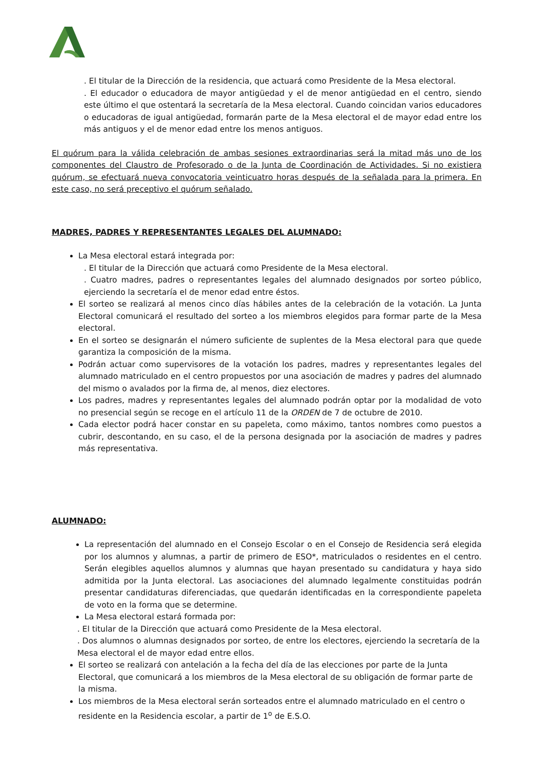. El titular de la Dirección de la residencia, que actuará como Presidente de la Mesa electoral.
. El educador o educadora de mayor antigüedad y el de menor antigüedad en el centro, siendo este último el que ostentará la secretaría de la Mesa electoral. Cuando coincidan varios educadores o educadoras de igual antigüedad, formarán parte de la Mesa electoral el de mayor edad entre los más antiguos y el de menor edad entre los menos antiguos.
El quórum para la válida celebración de ambas sesiones extraordinarias será la mitad más uno de los componentes del Claustro de Profesorado o de la Junta de Coordinación de Actividades. Si no existiera quórum, se efectuará nueva convocatoria veinticuatro horas después de la señalada para la primera. En este caso, no será preceptivo el quórum señalado.
MADRES, PADRES Y REPRESENTANTES LEGALES DEL ALUMNADO:
La Mesa electoral estará integrada por:
. El titular de la Dirección que actuará como Presidente de la Mesa electoral.
. Cuatro madres, padres o representantes legales del alumnado designados por sorteo público, ejerciendo la secretaría el de menor edad entre éstos.
El sorteo se realizará al menos cinco días hábiles antes de la celebración de la votación. La Junta Electoral comunicará el resultado del sorteo a los miembros elegidos para formar parte de la Mesa electoral.
En el sorteo se designarán el número suficiente de suplentes de la Mesa electoral para que quede garantiza la composición de la misma.
Podrán actuar como supervisores de la votación los padres, madres y representantes legales del alumnado matriculado en el centro propuestos por una asociación de madres y padres del alumnado del mismo o avalados por la firma de, al menos, diez electores.
Los padres, madres y representantes legales del alumnado podrán optar por la modalidad de voto no presencial según se recoge en el artículo 11 de la ORDEN de 7 de octubre de 2010.
Cada elector podrá hacer constar en su papeleta, como máximo, tantos nombres como puestos a cubrir, descontando, en su caso, el de la persona designada por la asociación de madres y padres más representativa.
ALUMNADO:
La representación del alumnado en el Consejo Escolar o en el Consejo de Residencia será elegida por los alumnos y alumnas, a partir de primero de ESO*, matriculados o residentes en el centro. Serán elegibles aquellos alumnos y alumnas que hayan presentado su candidatura y haya sido admitida por la Junta electoral. Las asociaciones del alumnado legalmente constituidas podrán presentar candidaturas diferenciadas, que quedarán identificadas en la correspondiente papeleta de voto en la forma que se determine.
La Mesa electoral estará formada por:
. El titular de la Dirección que actuará como Presidente de la Mesa electoral.
. Dos alumnos o alumnas designados por sorteo, de entre los electores, ejerciendo la secretaría de la Mesa electoral el de mayor edad entre ellos.
El sorteo se realizará con antelación a la fecha del día de las elecciones por parte de la Junta Electoral, que comunicará a los miembros de la Mesa electoral de su obligación de formar parte de la misma.
Los miembros de la Mesa electoral serán sorteados entre el alumnado matriculado en el centro o residente en la Residencia escolar, a partir de 1<sup>o</sup> de E.S.O.